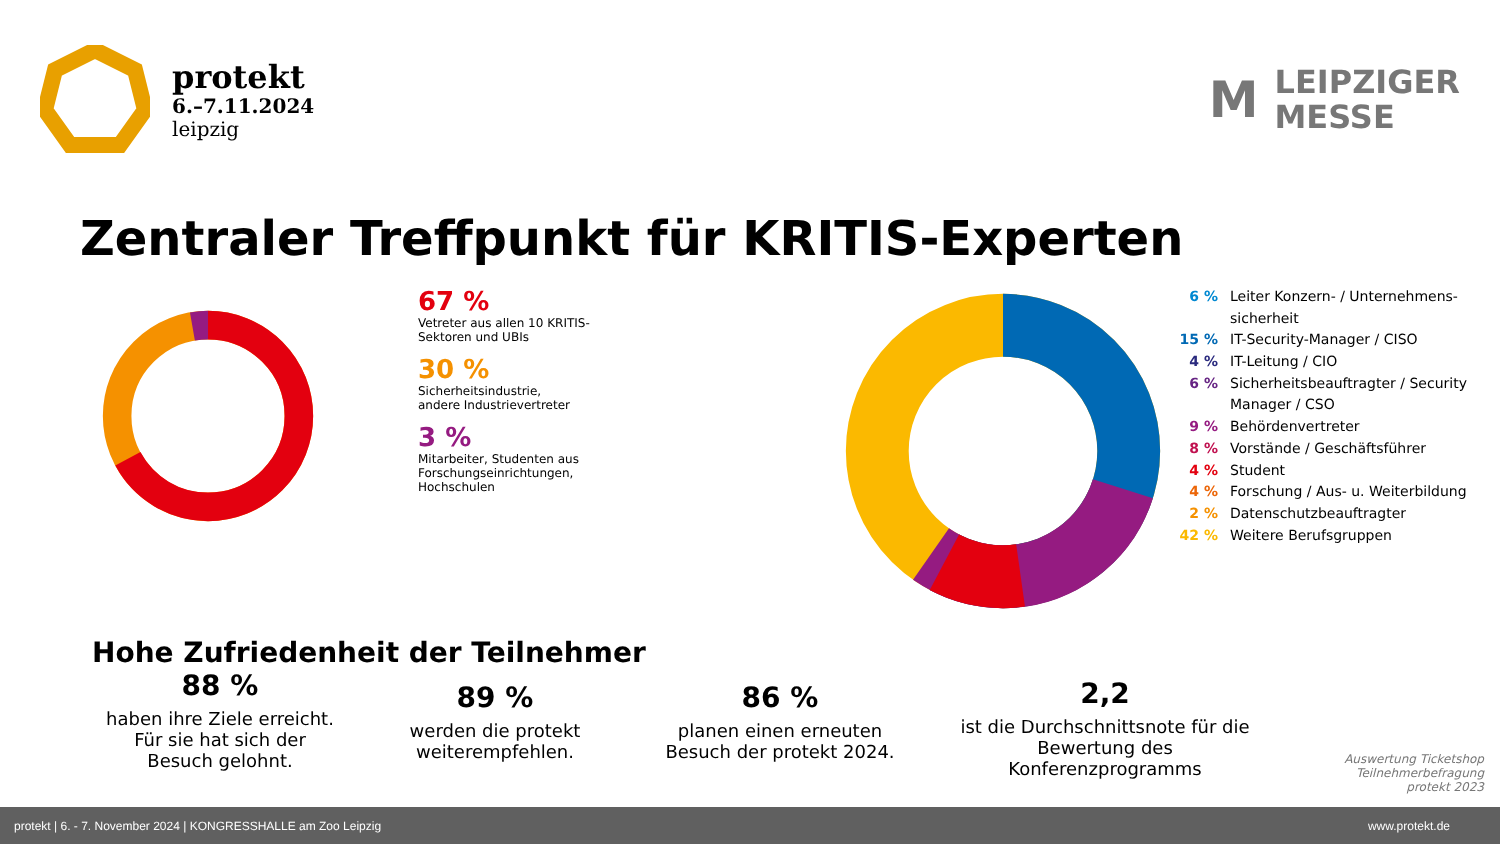protekt
6.–7.11.2024
leipzig
M
LEIPZIGER
MESSE
Zentraler Treffpunkt für KRITIS-Experten
67 %
Vetreter aus allen 10 KRITIS-
Sektoren und UBIs
30 %
Sicherheitsindustrie,
andere Industrievertreter
3 %
Mitarbeiter, Studenten aus
Forschungseinrichtungen,
Hochschulen
6 % Leiter Konzern- / Unternehmens-
sicherheit
15 % IT-Security-Manager / CISO
4 % IT-Leitung / CIO
6 % Sicherheitsbeauftragter / Security
Manager / CSO
9 % Behördenvertreter
8 % Vorstände / Geschäftsführer
4 % Student
4 % Forschung / Aus- u. Weiterbildung
2 % Datenschutzbeauftragter
42 % Weitere Berufsgruppen
Hohe Zufriedenheit der Teilnehmer
88 %
haben ihre Ziele erreicht. Für sie hat sich der Besuch gelohnt.
89 %
werden die protekt weiterempfehlen.
86 %
planen einen erneuten Besuch der protekt 2024.
2,2
ist die Durchschnittsnote für die Bewertung des Konferenzprogramms
Auswertung Ticketshop
Teilnehmerbefragung
protekt 2023
protekt | 6. - 7. November 2024 | KONGRESSHALLE am Zoo Leipzig www.protekt.de